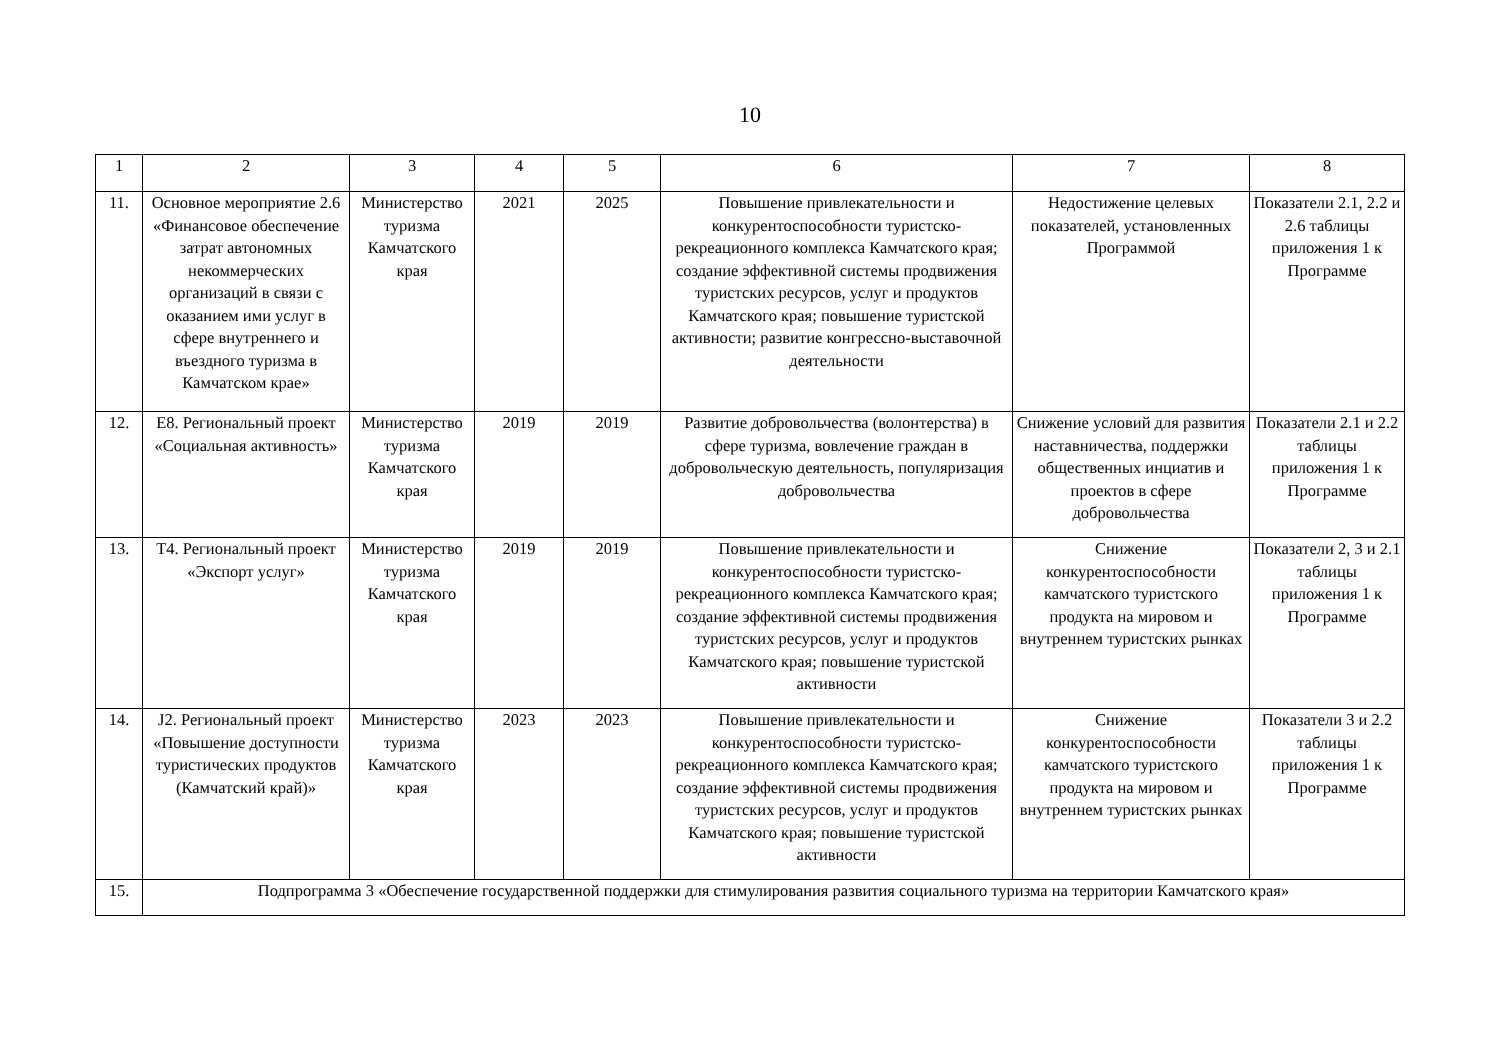10
| 1 | 2 | 3 | 4 | 5 | 6 | 7 | 8 |
| --- | --- | --- | --- | --- | --- | --- | --- |
| 11. | Основное мероприятие 2.6 «Финансовое обеспечение затрат автономных некоммерческих организаций в связи с оказанием ими услуг в сфере внутреннего и въездного туризма в Камчатском крае» | Министерство туризма Камчатского края | 2021 | 2025 | Повышение привлекательности и конкурентоспособности туристско-рекреационного комплекса Камчатского края; создание эффективной системы продвижения туристских ресурсов, услуг и продуктов Камчатского края; повышение туристской активности; развитие конгрессно-выставочной деятельности | Недостижение целевых показателей, установленных Программой | Показатели 2.1, 2.2 и 2.6 таблицы приложения 1 к Программе |
| 12. | Е8. Региональный проект «Социальная активность» | Министерство туризма Камчатского края | 2019 | 2019 | Развитие добровольчества (волонтерства) в сфере туризма, вовлечение граждан в добровольческую деятельность, популяризация добровольчества | Снижение условий для развития наставничества, поддержки общественных инциатив и проектов в сфере добровольчества | Показатели 2.1 и 2.2 таблицы приложения 1 к Программе |
| 13. | Т4. Региональный проект «Экспорт услуг» | Министерство туризма Камчатского края | 2019 | 2019 | Повышение привлекательности и конкурентоспособности туристско-рекреационного комплекса Камчатского края; создание эффективной системы продвижения туристских ресурсов, услуг и продуктов Камчатского края; повышение туристской активности | Снижение конкурентоспособности камчатского туристского продукта на мировом и внутреннем туристских рынках | Показатели 2, 3 и 2.1 таблицы приложения 1 к Программе |
| 14. | J2. Региональный проект «Повышение доступности туристических продуктов (Камчатский край)» | Министерство туризма Камчатского края | 2023 | 2023 | Повышение привлекательности и конкурентоспособности туристско-рекреационного комплекса Камчатского края; создание эффективной системы продвижения туристских ресурсов, услуг и продуктов Камчатского края; повышение туристской активности | Снижение конкурентоспособности камчатского туристского продукта на мировом и внутреннем туристских рынках | Показатели 3 и 2.2 таблицы приложения 1 к Программе |
| 15. | Подпрограмма 3 «Обеспечение государственной поддержки для стимулирования развития социального туризма на территории Камчатского края» | | | | | | |